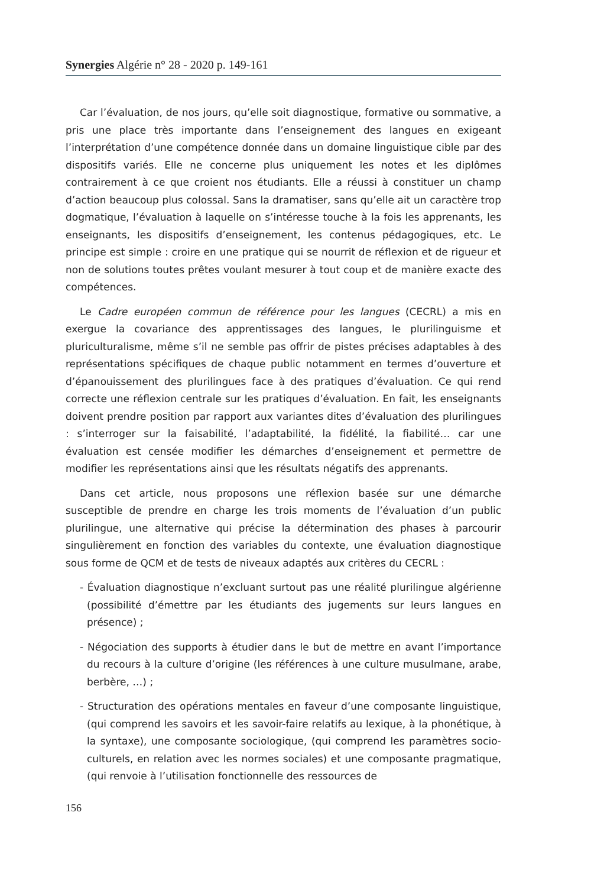Synergies Algérie n° 28 - 2020 p. 149-161
Car l’évaluation, de nos jours, qu’elle soit diagnostique, formative ou sommative, a pris une place très importante dans l’enseignement des langues en exigeant l’interprétation d’une compétence donnée dans un domaine linguistique cible par des dispositifs variés. Elle ne concerne plus uniquement les notes et les diplômes contrairement à ce que croient nos étudiants. Elle a réussi à constituer un champ d’action beaucoup plus colossal. Sans la dramatiser, sans qu’elle ait un caractère trop dogmatique, l’évaluation à laquelle on s’intéresse touche à la fois les apprenants, les enseignants, les dispositifs d’enseignement, les contenus pédagogiques, etc. Le principe est simple : croire en une pratique qui se nourrit de réflexion et de rigueur et non de solutions toutes prêtes voulant mesurer à tout coup et de manière exacte des compétences.
Le Cadre européen commun de référence pour les langues (CECRL) a mis en exergue la covariance des apprentissages des langues, le plurilinguisme et pluriculturalisme, même s’il ne semble pas offrir de pistes précises adaptables à des représentations spécifiques de chaque public notamment en termes d’ouverture et d’épanouissement des plurilingues face à des pratiques d’évaluation. Ce qui rend correcte une réflexion centrale sur les pratiques d’évaluation. En fait, les enseignants doivent prendre position par rapport aux variantes dites d’évaluation des plurilingues : s’interroger sur la faisabilité, l’adaptabilité, la fidélité, la fiabilité… car une évaluation est censée modifier les démarches d’enseignement et permettre de modifier les représentations ainsi que les résultats négatifs des apprenants.
Dans cet article, nous proposons une réflexion basée sur une démarche susceptible de prendre en charge les trois moments de l’évaluation d’un public plurilingue, une alternative qui précise la détermination des phases à parcourir singulièrement en fonction des variables du contexte, une évaluation diagnostique sous forme de QCM et de tests de niveaux adaptés aux critères du CECRL :
- Évaluation diagnostique n’excluant surtout pas une réalité plurilingue algérienne (possibilité d’émettre par les étudiants des jugements sur leurs langues en présence) ;
- Négociation des supports à étudier dans le but de mettre en avant l’importance du recours à la culture d’origine (les références à une culture musulmane, arabe, berbère, …) ;
- Structuration des opérations mentales en faveur d’une composante linguistique, (qui comprend les savoirs et les savoir-faire relatifs au lexique, à la phonétique, à la syntaxe), une composante sociologique, (qui comprend les paramètres socio-culturels, en relation avec les normes sociales) et une composante pragmatique, (qui renvoie à l’utilisation fonctionnelle des ressources de
156